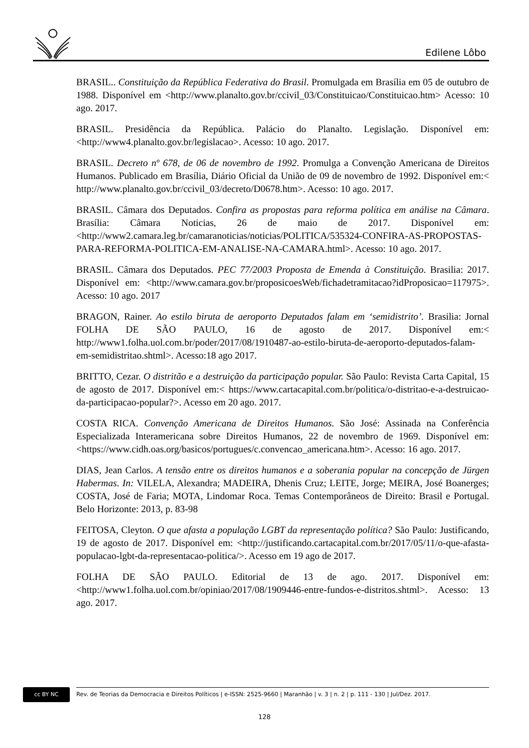Edilene Lôbo
BRASIL.. Constituição da República Federativa do Brasil. Promulgada em Brasília em 05 de outubro de 1988. Disponível em <http://www.planalto.gov.br/ccivil_03/Constituicao/Constituicao.htm> Acesso: 10 ago. 2017.
BRASIL. Presidência da República. Palácio do Planalto. Legislação. Disponível em:<http://www4.planalto.gov.br/legislacao>. Acesso: 10 ago. 2017.
BRASIL. Decreto nº 678, de 06 de novembro de 1992. Promulga a Convenção Americana de Direitos Humanos. Publicado em Brasília, Diário Oficial da União de 09 de novembro de 1992. Disponível em:< http://www.planalto.gov.br/ccivil_03/decreto/D0678.htm>. Acesso: 10 ago. 2017.
BRASIL. Câmara dos Deputados. Confira as propostas para reforma política em análise na Câmara. Brasília: Câmara Noticias, 26 de maio de 2017. Disponível em: <http://www2.camara.leg.br/camaranoticias/noticias/POLITICA/535324-CONFIRA-AS-PROPOSTAS-PARA-REFORMA-POLITICA-EM-ANALISE-NA-CAMARA.html>. Acesso: 10 ago. 2017.
BRASIL. Câmara dos Deputados. PEC 77/2003 Proposta de Emenda à Constituição. Brasilia: 2017. Disponível em: <http://www.camara.gov.br/proposicoesWeb/fichadetramitacao?idProposicao=117975>. Acesso: 10 ago. 2017
BRAGON, Rainer. Ao estilo biruta de aeroporto Deputados falam em ‘semidistrito’. Brasilia: Jornal FOLHA DE SÃO PAULO, 16 de agosto de 2017. Disponível em:< http://www1.folha.uol.com.br/poder/2017/08/1910487-ao-estilo-biruta-de-aeroporto-deputados-falam-em-semidistritao.shtml>. Acesso:18 ago 2017.
BRITTO, Cezar. O distritão e a destruição da participação popular. São Paulo: Revista Carta Capital, 15 de agosto de 2017. Disponível em:< https://www.cartacapital.com.br/politica/o-distritao-e-a-destruicao-da-participacao-popular?>. Acesso em 20 ago. 2017.
COSTA RICA. Convenção Americana de Direitos Humanos. São José: Assinada na Conferência Especializada Interamericana sobre Direitos Humanos, 22 de novembro de 1969. Disponível em:<https://www.cidh.oas.org/basicos/portugues/c.convencao_americana.htm>. Acesso: 16 ago. 2017.
DIAS, Jean Carlos. A tensão entre os direitos humanos e a soberania popular na concepção de Jürgen Habermas. In: VILELA, Alexandra; MADEIRA, Dhenis Cruz; LEITE, Jorge; MEIRA, José Boanerges; COSTA, José de Faria; MOTA, Lindomar Roca. Temas Contemporâneos de Direito: Brasil e Portugal. Belo Horizonte: 2013, p. 83-98
FEITOSA, Cleyton. O que afasta a população LGBT da representação política? São Paulo: Justificando, 19 de agosto de 2017. Disponível em: <http://justificando.cartacapital.com.br/2017/05/11/o-que-afasta-populacao-lgbt-da-representacao-politica/>. Acesso em 19 ago de 2017.
FOLHA DE SÃO PAULO. Editorial de 13 de ago. 2017. Disponível em: <http://www1.folha.uol.com.br/opiniao/2017/08/1909446-entre-fundos-e-distritos.shtml>. Acesso: 13 ago. 2017.
cc BY NC
Rev. de Teorias da Democracia e Direitos Políticos | e-ISSN: 2525-9660 | Maranhão | v. 3 | n. 2 | p. 111 - 130 | Jul/Dez. 2017.
128